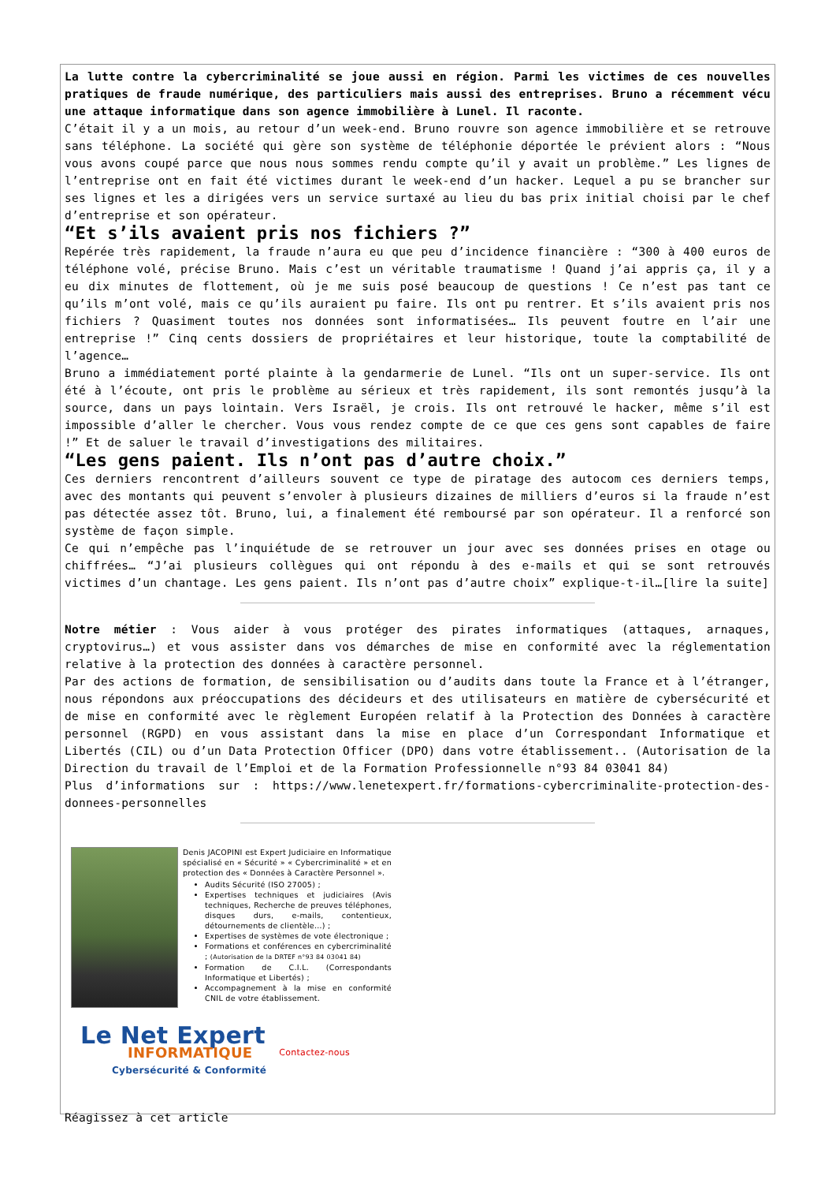La lutte contre la cybercriminalité se joue aussi en région. Parmi les victimes de ces nouvelles pratiques de fraude numérique, des particuliers mais aussi des entreprises. Bruno a récemment vécu une attaque informatique dans son agence immobilière à Lunel. Il raconte.
C’était il y a un mois, au retour d’un week-end. Bruno rouvre son agence immobilière et se retrouve sans téléphone. La société qui gère son système de téléphonie déportée le prévient alors : “Nous vous avons coupé parce que nous nous sommes rendu compte qu’il y avait un problème.” Les lignes de l’entreprise ont en fait été victimes durant le week-end d’un hacker. Lequel a pu se brancher sur ses lignes et les a dirigées vers un service surtaxé au lieu du bas prix initial choisi par le chef d’entreprise et son opérateur.
“Et s’ils avaient pris nos fichiers ?”
Repérée très rapidement, la fraude n’aura eu que peu d’incidence financière : “300 à 400 euros de téléphone volé, précise Bruno. Mais c’est un véritable traumatisme ! Quand j’ai appris ça, il y a eu dix minutes de flottement, où je me suis posé beaucoup de questions ! Ce n’est pas tant ce qu’ils m’ont volé, mais ce qu’ils auraient pu faire. Ils ont pu rentrer. Et s’ils avaient pris nos fichiers ? Quasiment toutes nos données sont informatisées… Ils peuvent foutre en l’air une entreprise !” Cinq cents dossiers de propriétaires et leur historique, toute la comptabilité de l’agence…
Bruno a immédiatement porté plainte à la gendarmerie de Lunel. “Ils ont un super-service. Ils ont été à l’écoute, ont pris le problème au sérieux et très rapidement, ils sont remontés jusqu’à la source, dans un pays lointain. Vers Israël, je crois. Ils ont retrouvé le hacker, même s’il est impossible d’aller le chercher. Vous vous rendez compte de ce que ces gens sont capables de faire !” Et de saluer le travail d’investigations des militaires.
“Les gens paient. Ils n’ont pas d’autre choix.”
Ces derniers rencontrent d’ailleurs souvent ce type de piratage des autocom ces derniers temps, avec des montants qui peuvent s’envoler à plusieurs dizaines de milliers d’euros si la fraude n’est pas détectée assez tôt. Bruno, lui, a finalement été remboursé par son opérateur. Il a renforcé son système de façon simple.
Ce qui n’empêche pas l’inquiétude de se retrouver un jour avec ses données prises en otage ou chiffrées… “J’ai plusieurs collègues qui ont répondu à des e-mails et qui se sont retrouvés victimes d’un chantage. Les gens paient. Ils n’ont pas d’autre choix” explique-t-il…[lire la suite]
Notre métier : Vous aider à vous protéger des pirates informatiques (attaques, arnaques, cryptovirus…) et vous assister dans vos démarches de mise en conformité avec la réglementation relative à la protection des données à caractère personnel.
Par des actions de formation, de sensibilisation ou d’audits dans toute la France et à l’étranger, nous répondons aux préoccupations des décideurs et des utilisateurs en matière de cybersécurité et de mise en conformité avec le règlement Européen relatif à la Protection des Données à caractère personnel (RGPD) en vous assistant dans la mise en place d’un Correspondant Informatique et Libertés (CIL) ou d’un Data Protection Officer (DPO) dans votre établissement.. (Autorisation de la Direction du travail de l’Emploi et de la Formation Professionnelle n°93 84 03041 84)
Plus d’informations sur : https://www.lenetexpert.fr/formations-cybercriminalite-protection-des-donnees-personnelles
Denis JACOPINI est Expert Judiciaire en Informatique spécialisé en « Sécurité » « Cybercriminalité » et en protection des « Données à Caractère Personnel ».
Audits Sécurité (ISO 27005) ;
Expertises techniques et judiciaires (Avis techniques, Recherche de preuves téléphones, disques durs, e-mails, contentieux, détournements de clientèle…) ;
Expertises de systèmes de vote électronique ;
Formations et conférences en cybercriminalité ; (Autorisation de la DRTEF n°93 84 03041 84)
Formation de C.I.L. (Correspondants Informatique et Libertés) ;
Accompagnement à la mise en conformité CNIL de votre établissement.
Le Net Expert
INFORMATIQUE
Cybersécurité & Conformité
Contactez-nous
Réagissez à cet article